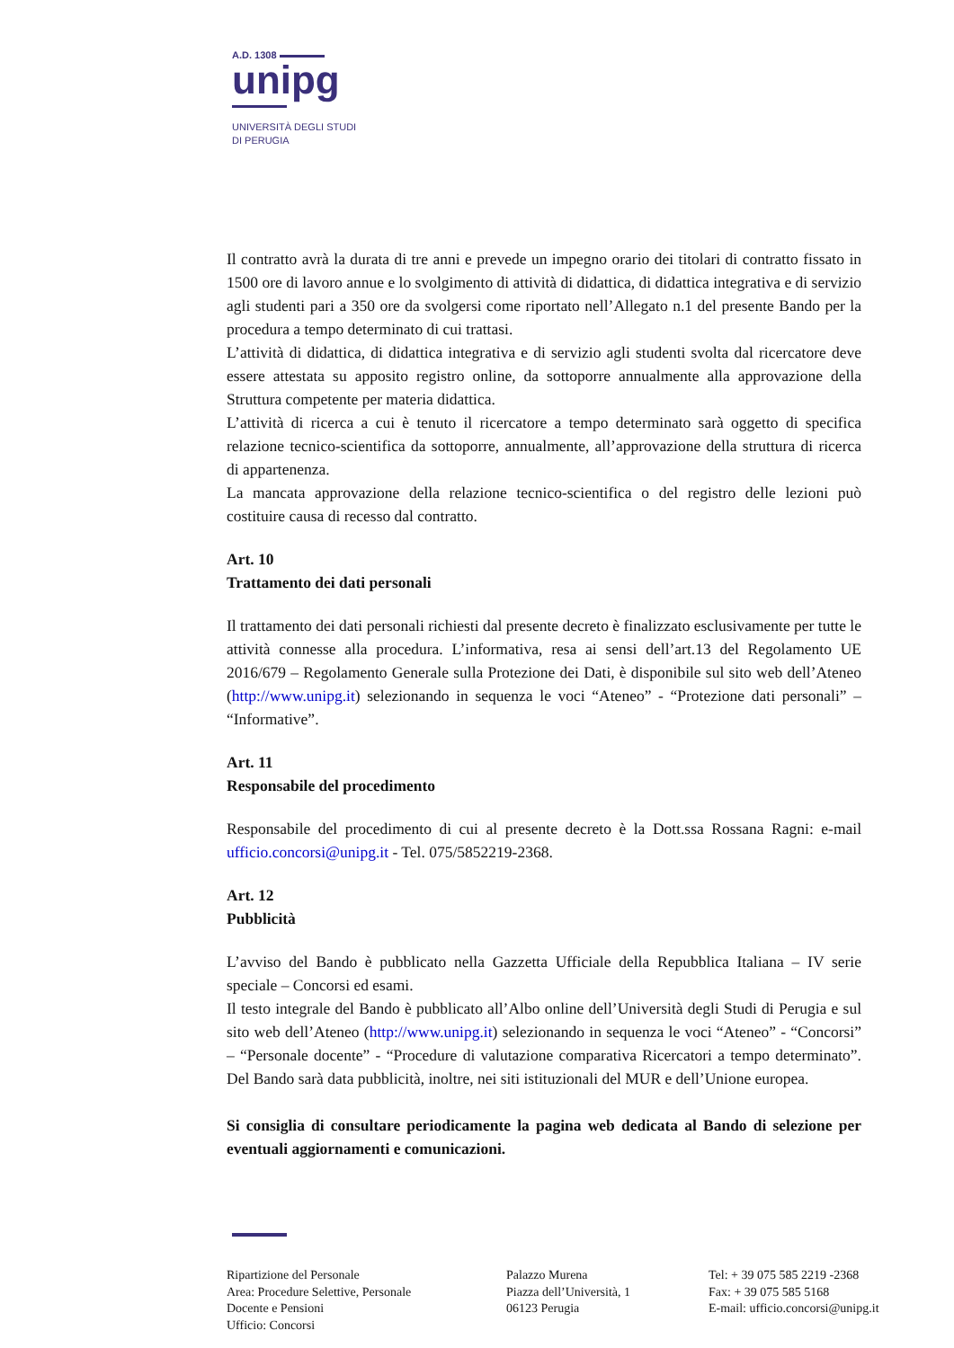A.D. 1308
unipg
UNIVERSITÀ DEGLI STUDI
DI PERUGIA
Il contratto avrà la durata di tre anni e prevede un impegno orario dei titolari di contratto fissato in 1500 ore di lavoro annue e lo svolgimento di attività di didattica, di didattica integrativa e di servizio agli studenti pari a 350 ore da svolgersi come riportato nell’Allegato n.1 del presente Bando per la procedura a tempo determinato di cui trattasi.
L’attività di didattica, di didattica integrativa e di servizio agli studenti svolta dal ricercatore deve essere attestata su apposito registro online, da sottoporre annualmente alla approvazione della Struttura competente per materia didattica.
L’attività di ricerca a cui è tenuto il ricercatore a tempo determinato sarà oggetto di specifica relazione tecnico-scientifica da sottoporre, annualmente, all’approvazione della struttura di ricerca di appartenenza.
La mancata approvazione della relazione tecnico-scientifica o del registro delle lezioni può costituire causa di recesso dal contratto.
Art. 10
Trattamento dei dati personali
Il trattamento dei dati personali richiesti dal presente decreto è finalizzato esclusivamente per tutte le attività connesse alla procedura. L’informativa, resa ai sensi dell’art.13 del Regolamento UE 2016/679 – Regolamento Generale sulla Protezione dei Dati, è disponibile sul sito web dell’Ateneo (http://www.unipg.it) selezionando in sequenza le voci “Ateneo” - “Protezione dati personali” – “Informative”.
Art. 11
Responsabile del procedimento
Responsabile del procedimento di cui al presente decreto è la Dott.ssa Rossana Ragni: e-mail ufficio.concorsi@unipg.it - Tel. 075/5852219-2368.
Art. 12
Pubblicità
L’avviso del Bando è pubblicato nella Gazzetta Ufficiale della Repubblica Italiana – IV serie speciale – Concorsi ed esami.
Il testo integrale del Bando è pubblicato all’Albo online dell’Università degli Studi di Perugia e sul sito web dell’Ateneo (http://www.unipg.it) selezionando in sequenza le voci “Ateneo” - “Concorsi” – “Personale docente” - “Procedure di valutazione comparativa Ricercatori a tempo determinato”. Del Bando sarà data pubblicità, inoltre, nei siti istituzionali del MUR e dell’Unione europea.
Si consiglia di consultare periodicamente la pagina web dedicata al Bando di selezione per eventuali aggiornamenti e comunicazioni.
Ripartizione del Personale
Area: Procedure Selettive, Personale
Docente e Pensioni
Ufficio: Concorsi
Palazzo Murena
Piazza dell’Università, 1
06123 Perugia
Tel: + 39 075 585 2219 -2368
Fax: + 39 075 585 5168
E-mail: ufficio.concorsi@unipg.it